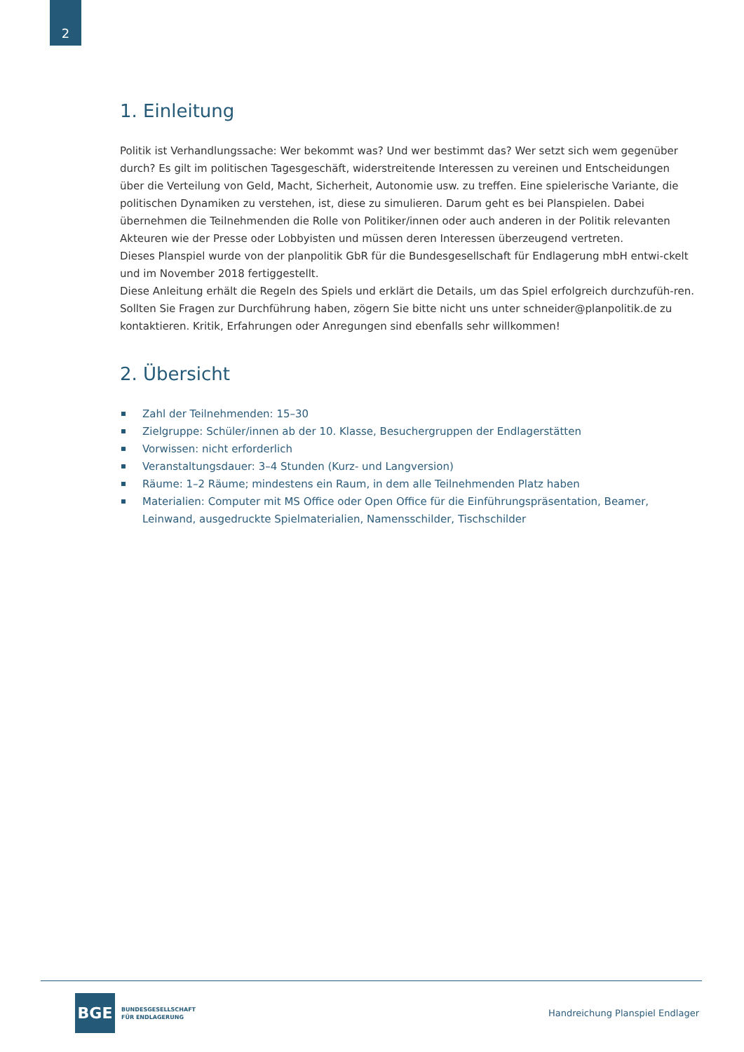2
1. Einleitung
Politik ist Verhandlungssache: Wer bekommt was? Und wer bestimmt das? Wer setzt sich wem gegenüber durch? Es gilt im politischen Tagesgeschäft, widerstreitende Interessen zu vereinen und Entscheidungen über die Verteilung von Geld, Macht, Sicherheit, Autonomie usw. zu treffen. Eine spielerische Variante, die politischen Dynamiken zu verstehen, ist, diese zu simulieren. Darum geht es bei Planspielen. Dabei übernehmen die Teilnehmenden die Rolle von Politiker/innen oder auch anderen in der Politik relevanten Akteuren wie der Presse oder Lobbyisten und müssen deren Interessen überzeugend vertreten.
Dieses Planspiel wurde von der planpolitik GbR für die Bundesgesellschaft für Endlagerung mbH entwi-ckelt und im November 2018 fertiggestellt.
Diese Anleitung erhält die Regeln des Spiels und erklärt die Details, um das Spiel erfolgreich durchzufüh-ren. Sollten Sie Fragen zur Durchführung haben, zögern Sie bitte nicht uns unter schneider@planpolitik.de zu kontaktieren. Kritik, Erfahrungen oder Anregungen sind ebenfalls sehr willkommen!
2. Übersicht
Zahl der Teilnehmenden: 15–30
Zielgruppe: Schüler/innen ab der 10. Klasse, Besuchergruppen der Endlagerstätten
Vorwissen: nicht erforderlich
Veranstaltungsdauer: 3–4 Stunden (Kurz- und Langversion)
Räume: 1–2 Räume; mindestens ein Raum, in dem alle Teilnehmenden Platz haben
Materialien: Computer mit MS Office oder Open Office für die Einführungspräsentation, Beamer, Leinwand, ausgedruckte Spielmaterialien, Namensschilder, Tischschilder
BGE
BUNDESGESELLSCHAFT
FÜR ENDLAGERUNG
Handreichung Planspiel Endlager